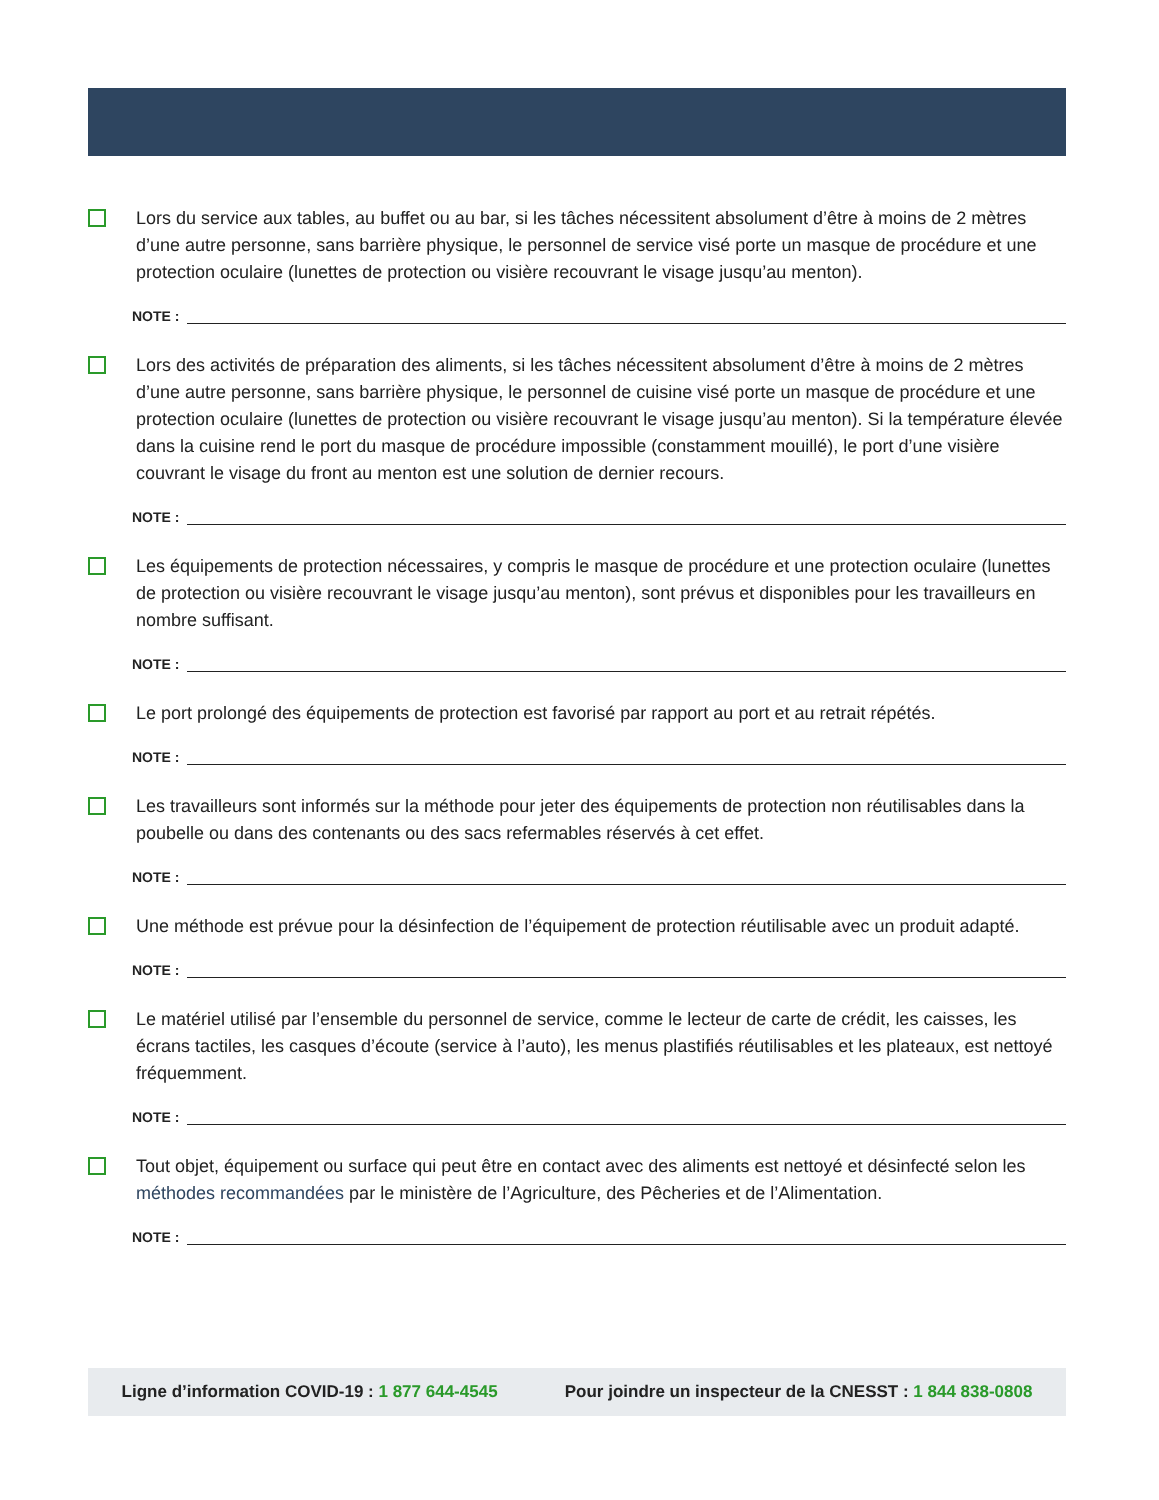Lors du service aux tables, au buffet ou au bar, si les tâches nécessitent absolument d’être à moins de 2 mètres d’une autre personne, sans barrière physique, le personnel de service visé porte un masque de procédure et une protection oculaire (lunettes de protection ou visière recouvrant le visage jusqu’au menton).
NOTE :
Lors des activités de préparation des aliments, si les tâches nécessitent absolument d’être à moins de 2 mètres d’une autre personne, sans barrière physique, le personnel de cuisine visé porte un masque de procédure et une protection oculaire (lunettes de protection ou visière recouvrant le visage jusqu’au menton). Si la température élevée dans la cuisine rend le port du masque de procédure impossible (constamment mouillé), le port d’une visière couvrant le visage du front au menton est une solution de dernier recours.
NOTE :
Les équipements de protection nécessaires, y compris le masque de procédure et une protection oculaire (lunettes de protection ou visière recouvrant le visage jusqu’au menton), sont prévus et disponibles pour les travailleurs en nombre suffisant.
NOTE :
Le port prolongé des équipements de protection est favorisé par rapport au port et au retrait répétés.
NOTE :
Les travailleurs sont informés sur la méthode pour jeter des équipements de protection non réutilisables dans la poubelle ou dans des contenants ou des sacs refermables réservés à cet effet.
NOTE :
Une méthode est prévue pour la désinfection de l’équipement de protection réutilisable avec un produit adapté.
NOTE :
Le matériel utilisé par l’ensemble du personnel de service, comme le lecteur de carte de crédit, les caisses, les écrans tactiles, les casques d’écoute (service à l’auto), les menus plastifiés réutilisables et les plateaux, est nettoyé fréquemment.
NOTE :
Tout objet, équipement ou surface qui peut être en contact avec des aliments est nettoyé et désinfecté selon les méthodes recommandées par le ministère de l’Agriculture, des Pêcheries et de l’Alimentation.
NOTE :
Ligne d’information COVID-19 : 1 877 644-4545
Pour joindre un inspecteur de la CNESST : 1 844 838-0808